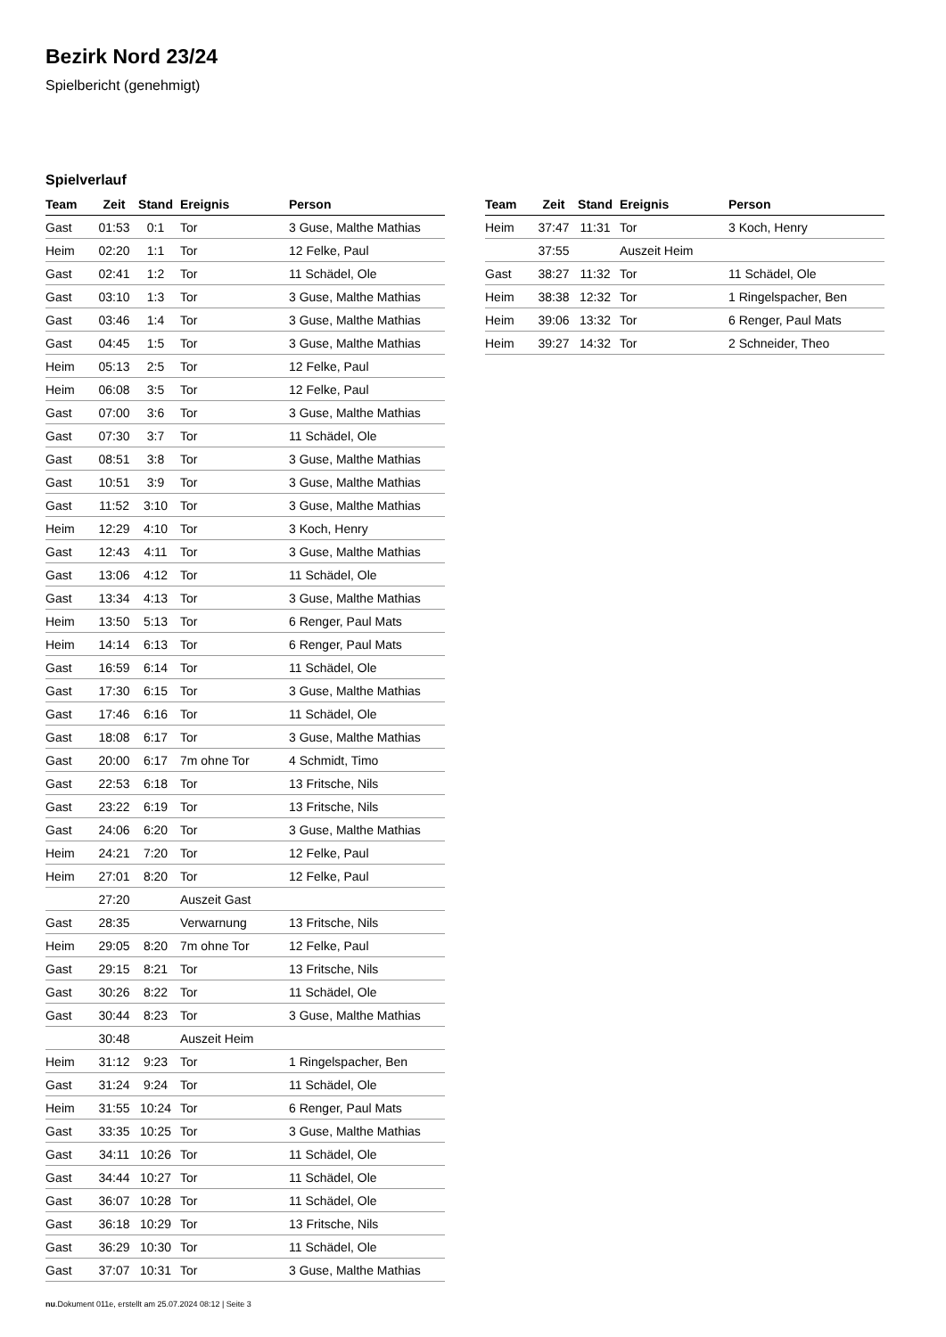Bezirk Nord 23/24
Spielbericht (genehmigt)
Spielverlauf
| Team | Zeit | Stand | Ereignis | Person |
| --- | --- | --- | --- | --- |
| Gast | 01:53 | 0:1 | Tor | 3 Guse, Malthe Mathias |
| Heim | 02:20 | 1:1 | Tor | 12 Felke, Paul |
| Gast | 02:41 | 1:2 | Tor | 11 Schädel, Ole |
| Gast | 03:10 | 1:3 | Tor | 3 Guse, Malthe Mathias |
| Gast | 03:46 | 1:4 | Tor | 3 Guse, Malthe Mathias |
| Gast | 04:45 | 1:5 | Tor | 3 Guse, Malthe Mathias |
| Heim | 05:13 | 2:5 | Tor | 12 Felke, Paul |
| Heim | 06:08 | 3:5 | Tor | 12 Felke, Paul |
| Gast | 07:00 | 3:6 | Tor | 3 Guse, Malthe Mathias |
| Gast | 07:30 | 3:7 | Tor | 11 Schädel, Ole |
| Gast | 08:51 | 3:8 | Tor | 3 Guse, Malthe Mathias |
| Gast | 10:51 | 3:9 | Tor | 3 Guse, Malthe Mathias |
| Gast | 11:52 | 3:10 | Tor | 3 Guse, Malthe Mathias |
| Heim | 12:29 | 4:10 | Tor | 3 Koch, Henry |
| Gast | 12:43 | 4:11 | Tor | 3 Guse, Malthe Mathias |
| Gast | 13:06 | 4:12 | Tor | 11 Schädel, Ole |
| Gast | 13:34 | 4:13 | Tor | 3 Guse, Malthe Mathias |
| Heim | 13:50 | 5:13 | Tor | 6 Renger, Paul Mats |
| Heim | 14:14 | 6:13 | Tor | 6 Renger, Paul Mats |
| Gast | 16:59 | 6:14 | Tor | 11 Schädel, Ole |
| Gast | 17:30 | 6:15 | Tor | 3 Guse, Malthe Mathias |
| Gast | 17:46 | 6:16 | Tor | 11 Schädel, Ole |
| Gast | 18:08 | 6:17 | Tor | 3 Guse, Malthe Mathias |
| Gast | 20:00 | 6:17 | 7m ohne Tor | 4 Schmidt, Timo |
| Gast | 22:53 | 6:18 | Tor | 13 Fritsche, Nils |
| Gast | 23:22 | 6:19 | Tor | 13 Fritsche, Nils |
| Gast | 24:06 | 6:20 | Tor | 3 Guse, Malthe Mathias |
| Heim | 24:21 | 7:20 | Tor | 12 Felke, Paul |
| Heim | 27:01 | 8:20 | Tor | 12 Felke, Paul |
| | 27:20 | | Auszeit Gast | |
| Gast | 28:35 | | Verwarnung | 13 Fritsche, Nils |
| Heim | 29:05 | 8:20 | 7m ohne Tor | 12 Felke, Paul |
| Gast | 29:15 | 8:21 | Tor | 13 Fritsche, Nils |
| Gast | 30:26 | 8:22 | Tor | 11 Schädel, Ole |
| Gast | 30:44 | 8:23 | Tor | 3 Guse, Malthe Mathias |
| | 30:48 | | Auszeit Heim | |
| Heim | 31:12 | 9:23 | Tor | 1 Ringelspacher, Ben |
| Gast | 31:24 | 9:24 | Tor | 11 Schädel, Ole |
| Heim | 31:55 | 10:24 | Tor | 6 Renger, Paul Mats |
| Gast | 33:35 | 10:25 | Tor | 3 Guse, Malthe Mathias |
| Gast | 34:11 | 10:26 | Tor | 11 Schädel, Ole |
| Gast | 34:44 | 10:27 | Tor | 11 Schädel, Ole |
| Gast | 36:07 | 10:28 | Tor | 11 Schädel, Ole |
| Gast | 36:18 | 10:29 | Tor | 13 Fritsche, Nils |
| Gast | 36:29 | 10:30 | Tor | 11 Schädel, Ole |
| Gast | 37:07 | 10:31 | Tor | 3 Guse, Malthe Mathias |
| Team | Zeit | Stand | Ereignis | Person |
| --- | --- | --- | --- | --- |
| Heim | 37:47 | 11:31 | Tor | 3 Koch, Henry |
| | 37:55 | | Auszeit Heim | |
| Gast | 38:27 | 11:32 | Tor | 11 Schädel, Ole |
| Heim | 38:38 | 12:32 | Tor | 1 Ringelspacher, Ben |
| Heim | 39:06 | 13:32 | Tor | 6 Renger, Paul Mats |
| Heim | 39:27 | 14:32 | Tor | 2 Schneider, Theo |
nu.Dokument 011e, erstellt am 25.07.2024 08:12 | Seite 3